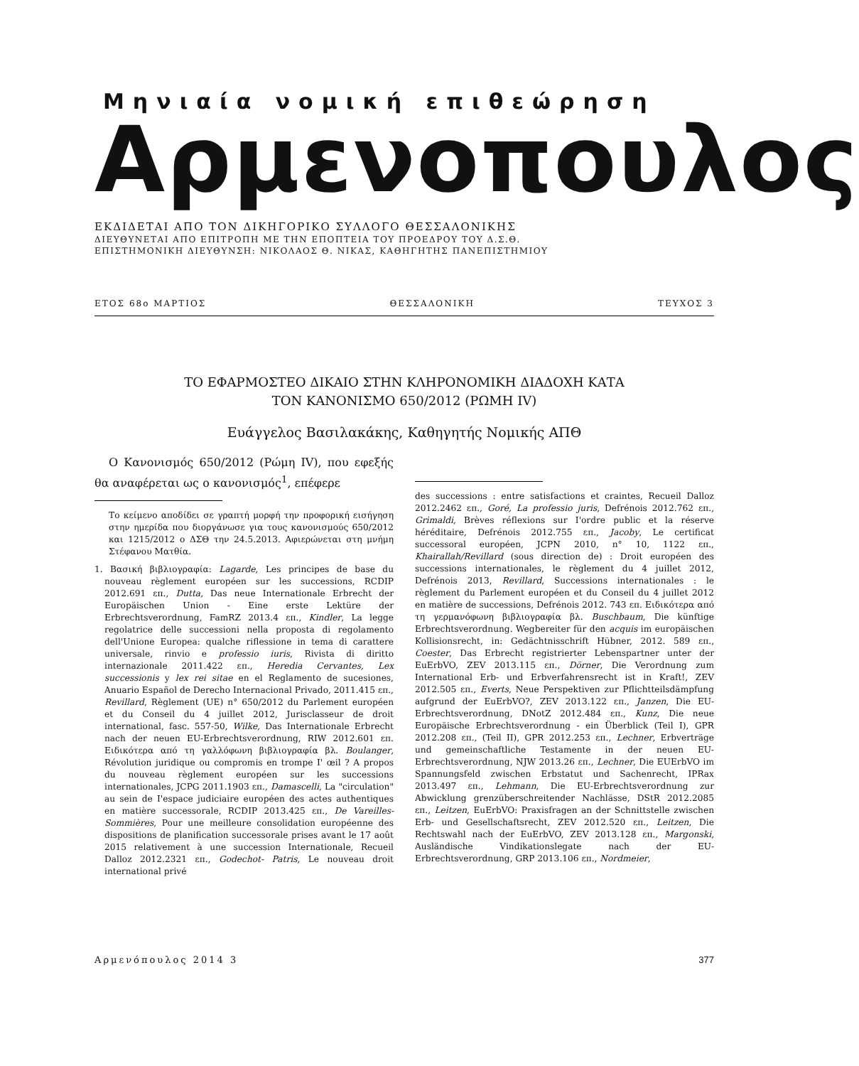Μηνιαία νομική επιθεώρηση
Αρμενοπουλος
ΕΚΔΙΔΕΤΑΙ ΑΠΟ ΤΟΝ ΔΙΚΗΓΟΡΙΚΟ ΣΥΛΛΟΓΟ ΘΕΣΣΑΛΟΝΙΚΗΣ
ΔΙΕΥΘΥΝΕΤΑΙ ΑΠΟ ΕΠΙΤΡΟΠΗ ΜΕ ΤΗΝ ΕΠΟΠΤΕΙΑ ΤΟΥ ΠΡΟΕΔΡΟΥ ΤΟΥ Δ.Σ.Θ.
ΕΠΙΣΤΗΜΟΝΙΚΗ ΔΙΕΥΘΥΝΣΗ: ΝΙΚΟΛΑΟΣ Θ. ΝΙΚΑΣ, ΚΑΘΗΓΗΤΗΣ ΠΑΝΕΠΙΣΤΗΜΙΟΥ
ΕΤΟΣ 68ο ΜΑΡΤΙΟΣ ΘΕΣΣΑΛΟΝΙΚΗ ΤΕΥΧΟΣ 3
ΤΟ ΕΦΑΡΜΟΣΤΕΟ ΔΙΚΑΙΟ ΣΤΗΝ ΚΛΗΡΟΝΟΜΙΚΗ ΔΙΑΔΟΧΗ ΚΑΤΑ
ΤΟΝ ΚΑΝΟΝΙΣΜΟ 650/2012 (ΡΩΜΗ IV)
Ευάγγελος Βασιλακάκης, Καθηγητής Νομικής ΑΠΘ
Ο Κανονισμός 650/2012 (Ρώμη IV), που εφεξής θα αναφέρεται ως ο κανονισμός<sup>1</sup>, επέφερε
Το κείμενο αποδίδει σε γραπτή μορφή την προφορική εισήγηση στην ημερίδα που διοργάνωσε για τους κανονισμούς 650/2012 και 1215/2012 ο ΔΣΘ την 24.5.2013. Αφιερώνεται στη μνήμη Στέφανου Ματθία.
1. Βασική βιβλιογραφία: Lagarde, Les principes de base du nouveau règlement européen sur les successions, RCDIP 2012.691 επ., Dutta, Das neue Internationale Erbrecht der Europäischen Union - Eine erste Lektüre der Erbrechtsverordnung, FamRZ 2013.4 επ., Kindler, La legge regolatrice delle successioni nella proposta di regolamento dell'Unione Europea: qualche riflessione in tema di carattere universale, rinvio e professio iuris, Rivista di diritto internazionale 2011.422 επ., Heredia Cervantes, Lex successionis y lex rei sitae en el Reglamento de sucesiones, Anuario Español de Derecho Internacional Privado, 2011.415 επ., Revillard, Règlement (UE) n° 650/2012 du Parlement européen et du Conseil du 4 juillet 2012, Jurisclasseur de droit international, fasc. 557-50, Wilke, Das Internationale Erbrecht nach der neuen EU-Erbrechtsverordnung, RIW 2012.601 επ. Ειδικότερα από τη γαλλόφωνη βιβλιογραφία βλ. Boulanger, Révolution juridique ou compromis en trompe I' œil ? A propos du nouveau règlement européen sur les successions internationales, JCPG 2011.1903 επ., Damascelli, La "circulation" au sein de I'espace judiciaire européen des actes authentiques en matière successorale, RCDIP 2013.425 επ., De Vareilles-Sommières, Pour une meilleure consolidation européenne des dispositions de planification successorale prises avant le 17 août 2015 relativement à une succession Internationale, Recueil Dalloz 2012.2321 επ., Godechot- Patris, Le nouveau droit international privé
des successions : entre satisfactions et craintes, Recueil Dalloz 2012.2462 επ., Goré, La professio juris, Defrénois 2012.762 επ., Grimaldi, Brèves réflexions sur I'ordre public et la réserve héréditaire, Defrénois 2012.755 επ., Jacoby, Le certificat successoral européen, JCPN 2010, n° 10, 1122 επ., Khairallah/Revillard (sous direction de) : Droit européen des successions internationales, le règlement du 4 juillet 2012, Defrénois 2013, Revillard, Successions internationales : le règlement du Parlement européen et du Conseil du 4 juillet 2012 en matière de successions, Defrénois 2012. 743 επ. Ειδικότερα από τη γερμανόφωνη βιβλιογραφία βλ. Buschbaum, Die künftige Erbrechtsverordnung. Wegbereiter für den acquis im europäischen Kollisionsrecht, in: Gedächtnisschrift Hübner, 2012. 589 επ., Coester, Das Erbrecht registrierter Lebenspartner unter der EuErbVO, ZEV 2013.115 επ., Dörner, Die Verordnung zum International Erb- und Erbverfahrensrecht ist in Kraft!, ZEV 2012.505 επ., Everts, Neue Perspektiven zur Pflichtteilsdämpfung aufgrund der EuErbVO?, ZEV 2013.122 επ., Janzen, Die EU-Erbrechtsverordnung, DNotZ 2012.484 επ., Kunz, Die neue Europäische Erbrechtsverordnung - ein Überblick (Teil I), GPR 2012.208 επ., (Teil II), GPR 2012.253 επ., Lechner, Erbverträge und gemeinschaftliche Testamente in der neuen EU- Erbrechtsverordnung, NJW 2013.26 επ., Lechner, Die EUErbVO im Spannungsfeld zwischen Erbstatut und Sachenrecht, IPRax 2013.497 επ., Lehmann, Die EU-Erbrechtsverordnung zur Abwicklung grenzüberschreitender Nachlässe, DStR 2012.2085 επ., Leitzen, EuErbVO: Praxisfragen an der Schnittstelle zwischen Erb- und Gesellschaftsrecht, ZEV 2012.520 επ., Leitzen, Die Rechtswahl nach der EuErbVO, ZEV 2013.128 επ., Margonski, Ausländische Vindikationslegate nach der EU- Erbrechtsverordnung, GRP 2013.106 επ., Nordmeier,
Αρμενόπουλος 2014 3 377